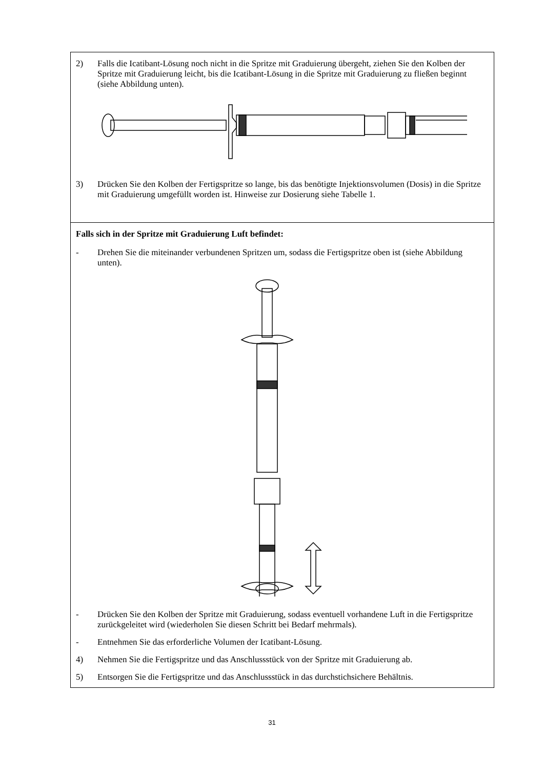2) Falls die Icatibant-Lösung noch nicht in die Spritze mit Graduierung übergeht, ziehen Sie den Kolben der Spritze mit Graduierung leicht, bis die Icatibant-Lösung in die Spritze mit Graduierung zu fließen beginnt (siehe Abbildung unten).
3) Drücken Sie den Kolben der Fertigspritze so lange, bis das benötigte Injektionsvolumen (Dosis) in die Spritze mit Graduierung umgefüllt worden ist. Hinweise zur Dosierung siehe Tabelle 1.
Falls sich in der Spritze mit Graduierung Luft befindet:
- Drehen Sie die miteinander verbundenen Spritzen um, sodass die Fertigspritze oben ist (siehe Abbildung unten).
- Drücken Sie den Kolben der Spritze mit Graduierung, sodass eventuell vorhandene Luft in die Fertigspritze zurückgeleitet wird (wiederholen Sie diesen Schritt bei Bedarf mehrmals).
- Entnehmen Sie das erforderliche Volumen der Icatibant-Lösung.
4) Nehmen Sie die Fertigspritze und das Anschlussstück von der Spritze mit Graduierung ab.
5) Entsorgen Sie die Fertigspritze und das Anschlussstück in das durchstichsichere Behältnis.
31